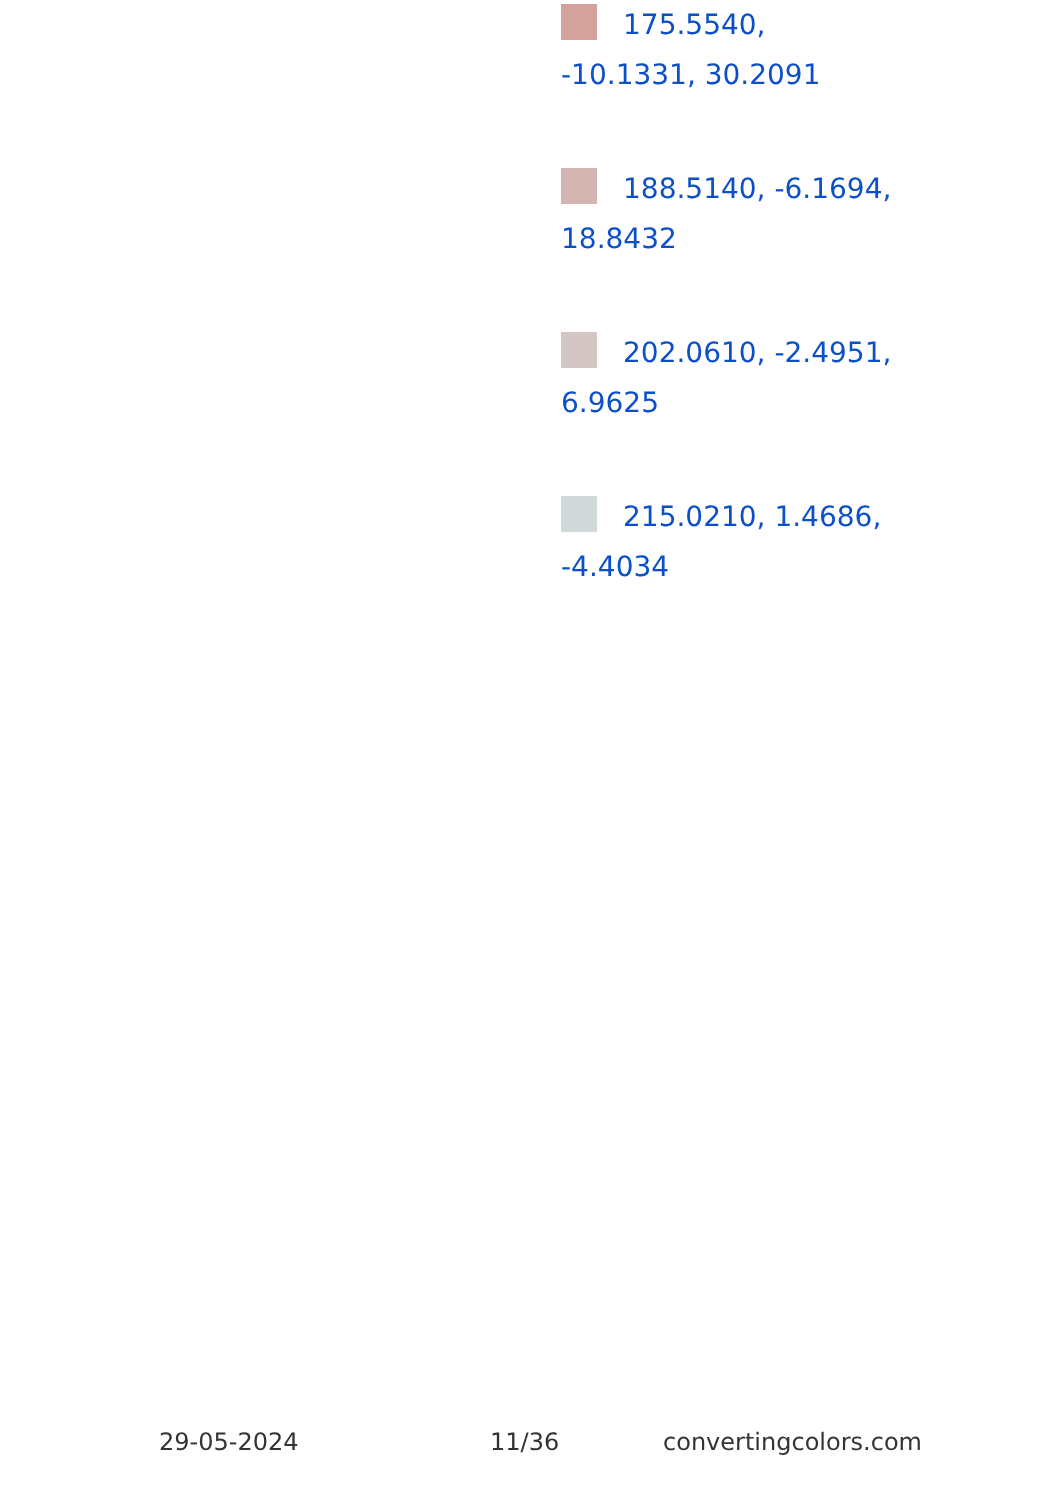175.5540, -10.1331, 30.2091
188.5140, -6.1694, 18.8432
202.0610, -2.4951, 6.9625
215.0210, 1.4686, -4.4034
29-05-2024 11/36 convertingcolors.com